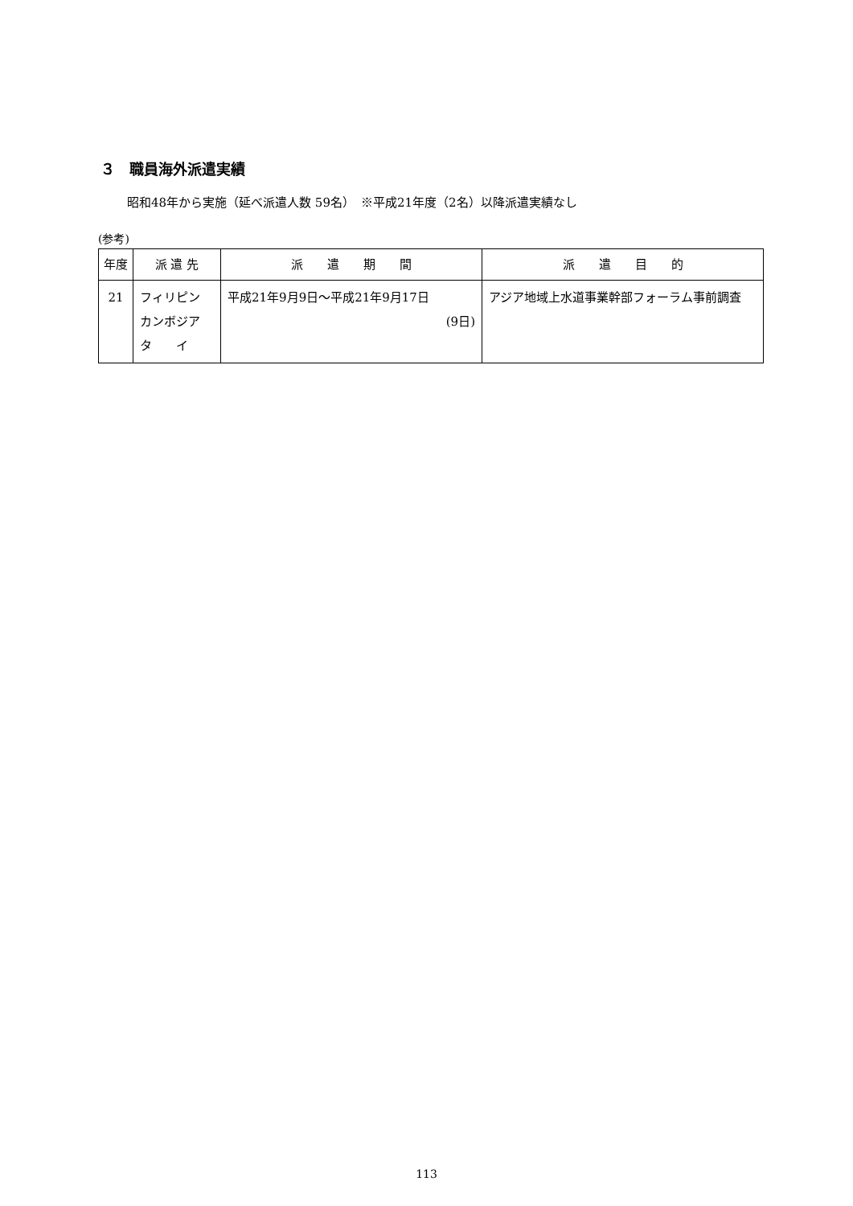３　職員海外派遣実績
昭和48年から実施（延べ派遣人数 59名）　※平成21年度（2名）以降派遣実績なし
(参考)
| 年度 | 派 遣 先 | 派 遣 期 間 | 派 遣 目 的 |
| --- | --- | --- | --- |
| 21 | フィリピン カンボジア タ イ | 平成21年9月9日～平成21年9月17日 (9日) | アジア地域上水道事業幹部フォーラム事前調査 |
113